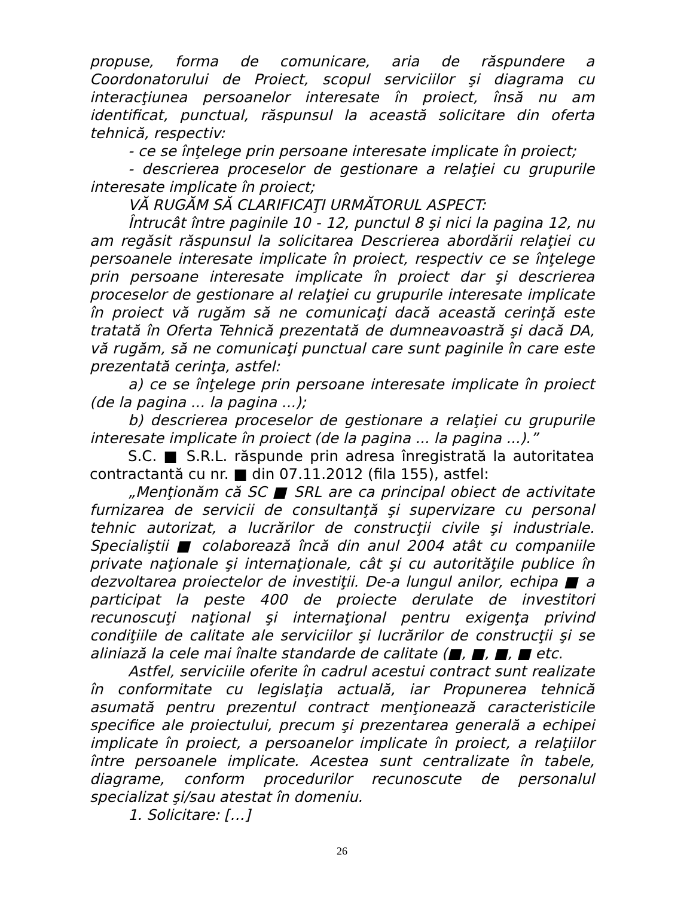propuse, forma de comunicare, aria de răspundere a Coordonatorului de Proiect, scopul serviciilor şi diagrama cu interacţiunea persoanelor interesate în proiect, însă nu am identificat, punctual, răspunsul la această solicitare din oferta tehnică, respectiv:
- ce se înţelege prin persoane interesate implicate în proiect;
- descrierea proceselor de gestionare a relaţiei cu grupurile interesate implicate în proiect;
VĂ RUGĂM SĂ CLARIFICAŢI URMĂTORUL ASPECT:
Întrucât între paginile 10 - 12, punctul 8 şi nici la pagina 12, nu am regăsit răspunsul la solicitarea Descrierea abordării relaţiei cu persoanele interesate implicate în proiect, respectiv ce se înţelege prin persoane interesate implicate în proiect dar şi descrierea proceselor de gestionare al relaţiei cu grupurile interesate implicate în proiect vă rugăm să ne comunicaţi dacă această cerinţă este tratată în Oferta Tehnică prezentată de dumneavoastră şi dacă DA, vă rugăm, să ne comunicaţi punctual care sunt paginile în care este prezentată cerinţa, astfel:
a) ce se înţelege prin persoane interesate implicate în proiect (de la pagina ... la pagina ...);
b) descrierea proceselor de gestionare a relaţiei cu grupurile interesate implicate în proiect (de la pagina ... la pagina ...).”
S.C. ■ S.R.L. răspunde prin adresa înregistrată la autoritatea contractantă cu nr. ■ din 07.11.2012 (fila 155), astfel:
„Menţionăm că SC ■ SRL are ca principal obiect de activitate furnizarea de servicii de consultanţă şi supervizare cu personal tehnic autorizat, a lucrărilor de construcţii civile şi industriale. Specialiştii ■ colaborează încă din anul 2004 atât cu companiile private naţionale şi internaţionale, cât şi cu autorităţile publice în dezvoltarea proiectelor de investiţii. De-a lungul anilor, echipa ■ a participat la peste 400 de proiecte derulate de investitori recunoscuţi naţional şi internaţional pentru exigenţa privind condiţiile de calitate ale serviciilor şi lucrărilor de construcţii şi se aliniază la cele mai înalte standarde de calitate (■, ■, ■, ■ etc.
Astfel, serviciile oferite în cadrul acestui contract sunt realizate în conformitate cu legislaţia actuală, iar Propunerea tehnică asumată pentru prezentul contract menţionează caracteristicile specifice ale proiectului, precum şi prezentarea generală a echipei implicate în proiect, a persoanelor implicate în proiect, a relaţiilor între persoanele implicate. Acestea sunt centralizate în tabele, diagrame, conform procedurilor recunoscute de personalul specializat şi/sau atestat în domeniu.
1. Solicitare: […]
26